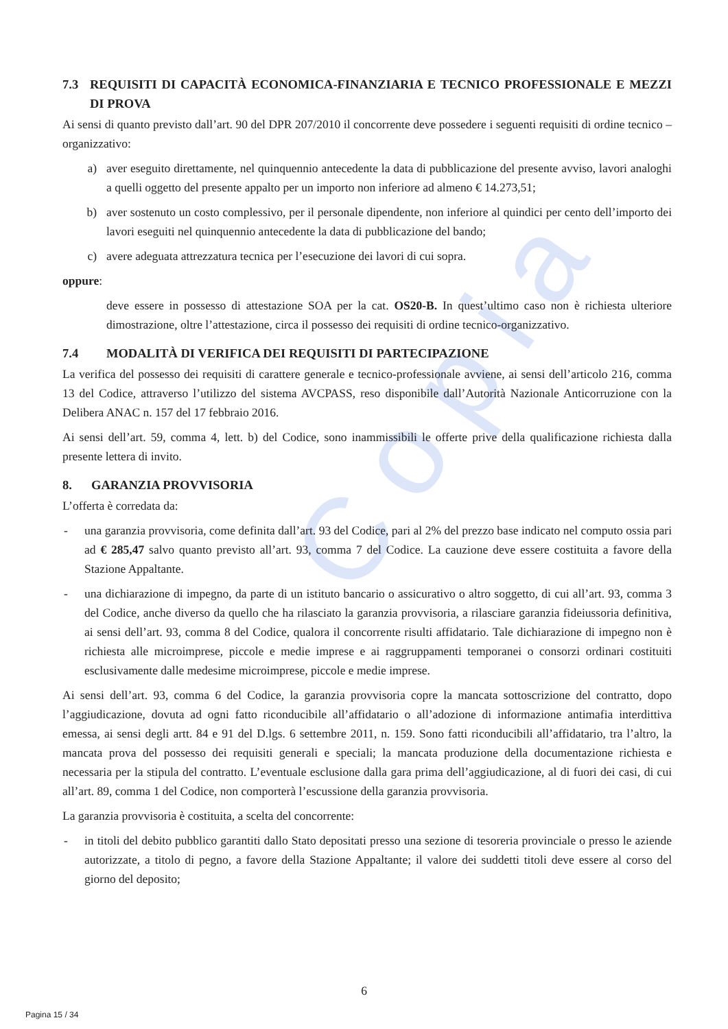Copia
7.3 REQUISITI DI CAPACITÀ ECONOMICA-FINANZIARIA E TECNICO PROFESSIONALE E MEZZI DI PROVA
Ai sensi di quanto previsto dall’art. 90 del DPR 207/2010 il concorrente deve possedere i seguenti requisiti di ordine tecnico – organizzativo:
a) aver eseguito direttamente, nel quinquennio antecedente la data di pubblicazione del presente avviso, lavori analoghi a quelli oggetto del presente appalto per un importo non inferiore ad almeno € 14.273,51;
b) aver sostenuto un costo complessivo, per il personale dipendente, non inferiore al quindici per cento dell’importo dei lavori eseguiti nel quinquennio antecedente la data di pubblicazione del bando;
c) avere adeguata attrezzatura tecnica per l’esecuzione dei lavori di cui sopra.
oppure:
deve essere in possesso di attestazione SOA per la cat. OS20-B. In quest’ultimo caso non è richiesta ulteriore dimostrazione, oltre l’attestazione, circa il possesso dei requisiti di ordine tecnico-organizzativo.
7.4 MODALITÀ DI VERIFICA DEI REQUISITI DI PARTECIPAZIONE
La verifica del possesso dei requisiti di carattere generale e tecnico-professionale avviene, ai sensi dell’articolo 216, comma 13 del Codice, attraverso l’utilizzo del sistema AVCPASS, reso disponibile dall’Autorità Nazionale Anticorruzione con la Delibera ANAC n. 157 del 17 febbraio 2016.
Ai sensi dell’art. 59, comma 4, lett. b) del Codice, sono inammissibili le offerte prive della qualificazione richiesta dalla presente lettera di invito.
8. GARANZIA PROVVISORIA
L’offerta è corredata da:
- una garanzia provvisoria, come definita dall’art. 93 del Codice, pari al 2% del prezzo base indicato nel computo ossia pari ad € 285,47 salvo quanto previsto all’art. 93, comma 7 del Codice. La cauzione deve essere costituita a favore della Stazione Appaltante.
- una dichiarazione di impegno, da parte di un istituto bancario o assicurativo o altro soggetto, di cui all’art. 93, comma 3 del Codice, anche diverso da quello che ha rilasciato la garanzia provvisoria, a rilasciare garanzia fideiussoria definitiva, ai sensi dell’art. 93, comma 8 del Codice, qualora il concorrente risulti affidatario. Tale dichiarazione di impegno non è richiesta alle microimprese, piccole e medie imprese e ai raggruppamenti temporanei o consorzi ordinari costituiti esclusivamente dalle medesime microimprese, piccole e medie imprese.
Ai sensi dell’art. 93, comma 6 del Codice, la garanzia provvisoria copre la mancata sottoscrizione del contratto, dopo l’aggiudicazione, dovuta ad ogni fatto riconducibile all’affidatario o all’adozione di informazione antimafia interdittiva emessa, ai sensi degli artt. 84 e 91 del D.lgs. 6 settembre 2011, n. 159. Sono fatti riconducibili all’affidatario, tra l’altro, la mancata prova del possesso dei requisiti generali e speciali; la mancata produzione della documentazione richiesta e necessaria per la stipula del contratto. L’eventuale esclusione dalla gara prima dell’aggiudicazione, al di fuori dei casi, di cui all’art. 89, comma 1 del Codice, non comporterà l’escussione della garanzia provvisoria.
La garanzia provvisoria è costituita, a scelta del concorrente:
- in titoli del debito pubblico garantiti dallo Stato depositati presso una sezione di tesoreria provinciale o presso le aziende autorizzate, a titolo di pegno, a favore della Stazione Appaltante; il valore dei suddetti titoli deve essere al corso del giorno del deposito;
6
Pagina 15 / 34